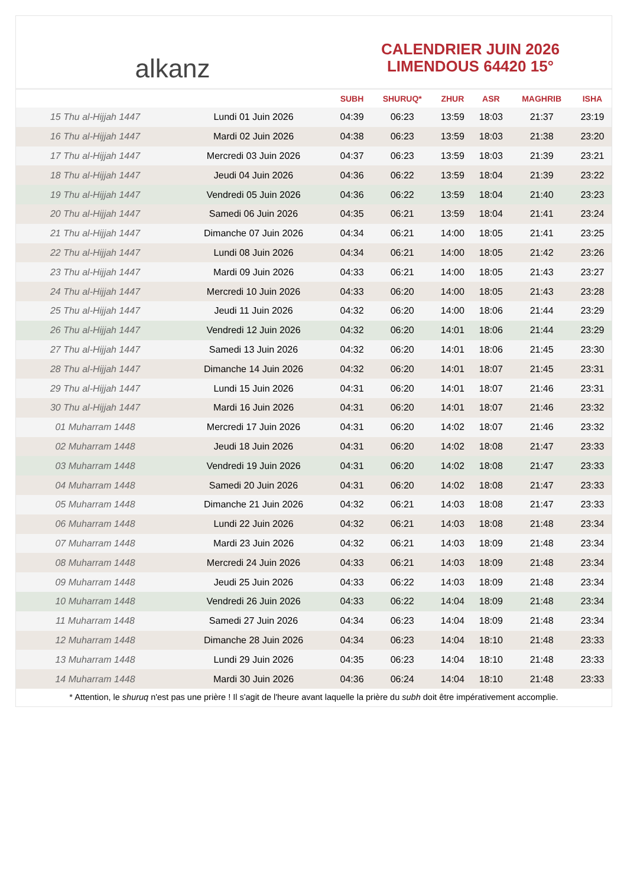alkanz
CALENDRIER JUIN 2026
LIMENDOUS 64420 15°
| | | SUBH | SHURUQ* | ZHUR | ASR | MAGHRIB | ISHA |
| --- | --- | --- | --- | --- | --- | --- | --- |
| 15 Thu al-Hijjah 1447 | Lundi 01 Juin 2026 | 04:39 | 06:23 | 13:59 | 18:03 | 21:37 | 23:19 |
| 16 Thu al-Hijjah 1447 | Mardi 02 Juin 2026 | 04:38 | 06:23 | 13:59 | 18:03 | 21:38 | 23:20 |
| 17 Thu al-Hijjah 1447 | Mercredi 03 Juin 2026 | 04:37 | 06:23 | 13:59 | 18:03 | 21:39 | 23:21 |
| 18 Thu al-Hijjah 1447 | Jeudi 04 Juin 2026 | 04:36 | 06:22 | 13:59 | 18:04 | 21:39 | 23:22 |
| 19 Thu al-Hijjah 1447 | Vendredi 05 Juin 2026 | 04:36 | 06:22 | 13:59 | 18:04 | 21:40 | 23:23 |
| 20 Thu al-Hijjah 1447 | Samedi 06 Juin 2026 | 04:35 | 06:21 | 13:59 | 18:04 | 21:41 | 23:24 |
| 21 Thu al-Hijjah 1447 | Dimanche 07 Juin 2026 | 04:34 | 06:21 | 14:00 | 18:05 | 21:41 | 23:25 |
| 22 Thu al-Hijjah 1447 | Lundi 08 Juin 2026 | 04:34 | 06:21 | 14:00 | 18:05 | 21:42 | 23:26 |
| 23 Thu al-Hijjah 1447 | Mardi 09 Juin 2026 | 04:33 | 06:21 | 14:00 | 18:05 | 21:43 | 23:27 |
| 24 Thu al-Hijjah 1447 | Mercredi 10 Juin 2026 | 04:33 | 06:20 | 14:00 | 18:05 | 21:43 | 23:28 |
| 25 Thu al-Hijjah 1447 | Jeudi 11 Juin 2026 | 04:32 | 06:20 | 14:00 | 18:06 | 21:44 | 23:29 |
| 26 Thu al-Hijjah 1447 | Vendredi 12 Juin 2026 | 04:32 | 06:20 | 14:01 | 18:06 | 21:44 | 23:29 |
| 27 Thu al-Hijjah 1447 | Samedi 13 Juin 2026 | 04:32 | 06:20 | 14:01 | 18:06 | 21:45 | 23:30 |
| 28 Thu al-Hijjah 1447 | Dimanche 14 Juin 2026 | 04:32 | 06:20 | 14:01 | 18:07 | 21:45 | 23:31 |
| 29 Thu al-Hijjah 1447 | Lundi 15 Juin 2026 | 04:31 | 06:20 | 14:01 | 18:07 | 21:46 | 23:31 |
| 30 Thu al-Hijjah 1447 | Mardi 16 Juin 2026 | 04:31 | 06:20 | 14:01 | 18:07 | 21:46 | 23:32 |
| 01 Muharram 1448 | Mercredi 17 Juin 2026 | 04:31 | 06:20 | 14:02 | 18:07 | 21:46 | 23:32 |
| 02 Muharram 1448 | Jeudi 18 Juin 2026 | 04:31 | 06:20 | 14:02 | 18:08 | 21:47 | 23:33 |
| 03 Muharram 1448 | Vendredi 19 Juin 2026 | 04:31 | 06:20 | 14:02 | 18:08 | 21:47 | 23:33 |
| 04 Muharram 1448 | Samedi 20 Juin 2026 | 04:31 | 06:20 | 14:02 | 18:08 | 21:47 | 23:33 |
| 05 Muharram 1448 | Dimanche 21 Juin 2026 | 04:32 | 06:21 | 14:03 | 18:08 | 21:47 | 23:33 |
| 06 Muharram 1448 | Lundi 22 Juin 2026 | 04:32 | 06:21 | 14:03 | 18:08 | 21:48 | 23:34 |
| 07 Muharram 1448 | Mardi 23 Juin 2026 | 04:32 | 06:21 | 14:03 | 18:09 | 21:48 | 23:34 |
| 08 Muharram 1448 | Mercredi 24 Juin 2026 | 04:33 | 06:21 | 14:03 | 18:09 | 21:48 | 23:34 |
| 09 Muharram 1448 | Jeudi 25 Juin 2026 | 04:33 | 06:22 | 14:03 | 18:09 | 21:48 | 23:34 |
| 10 Muharram 1448 | Vendredi 26 Juin 2026 | 04:33 | 06:22 | 14:04 | 18:09 | 21:48 | 23:34 |
| 11 Muharram 1448 | Samedi 27 Juin 2026 | 04:34 | 06:23 | 14:04 | 18:09 | 21:48 | 23:34 |
| 12 Muharram 1448 | Dimanche 28 Juin 2026 | 04:34 | 06:23 | 14:04 | 18:10 | 21:48 | 23:33 |
| 13 Muharram 1448 | Lundi 29 Juin 2026 | 04:35 | 06:23 | 14:04 | 18:10 | 21:48 | 23:33 |
| 14 Muharram 1448 | Mardi 30 Juin 2026 | 04:36 | 06:24 | 14:04 | 18:10 | 21:48 | 23:33 |
* Attention, le shuruq n'est pas une prière ! Il s'agit de l'heure avant laquelle la prière du subh doit être impérativement accomplie.